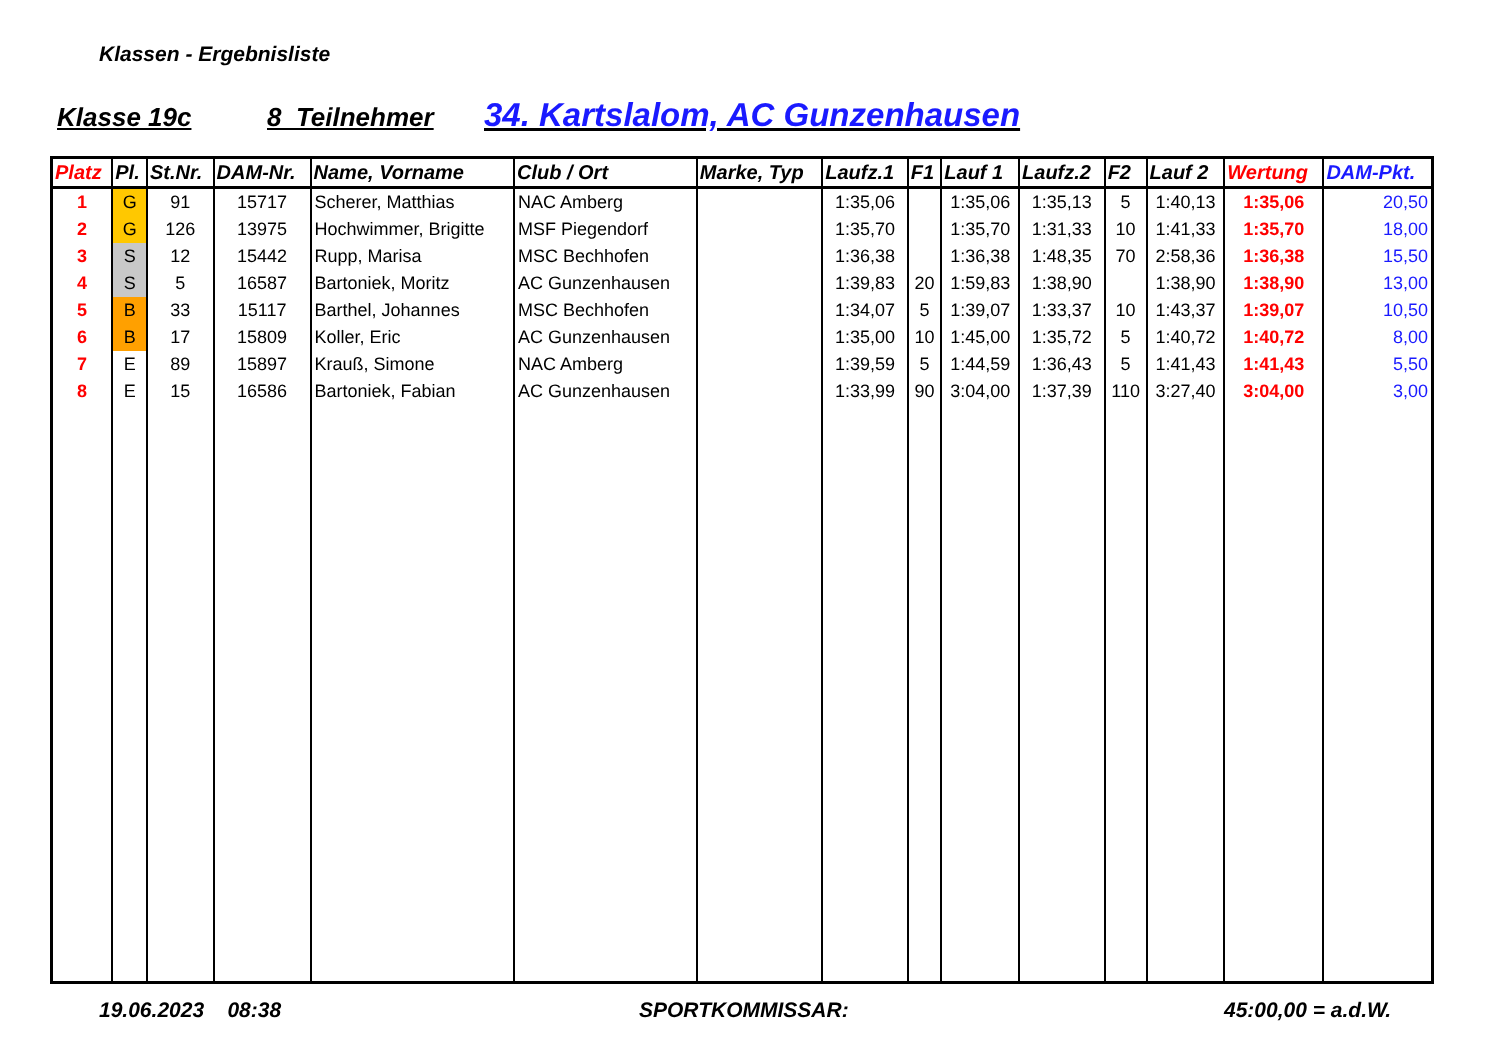Klassen - Ergebnisliste
Klasse 19c 8 Teilnehmer 34. Kartslalom, AC Gunzenhausen
| Platz | Pl. | St.Nr. | DAM-Nr. | Name, Vorname | Club / Ort | Marke, Typ | Laufz.1 | F1 | Lauf 1 | Laufz.2 | F2 | Lauf 2 | Wertung | DAM-Pkt. |
| --- | --- | --- | --- | --- | --- | --- | --- | --- | --- | --- | --- | --- | --- | --- |
| 1 | G | 91 | 15717 | Scherer, Matthias | NAC Amberg | | 1:35,06 | | 1:35,06 | 1:35,13 | 5 | 1:40,13 | 1:35,06 | 20,50 |
| 2 | G | 126 | 13975 | Hochwimmer, Brigitte | MSF Piegendorf | | 1:35,70 | | 1:35,70 | 1:31,33 | 10 | 1:41,33 | 1:35,70 | 18,00 |
| 3 | S | 12 | 15442 | Rupp, Marisa | MSC Bechhofen | | 1:36,38 | | 1:36,38 | 1:48,35 | 70 | 2:58,36 | 1:36,38 | 15,50 |
| 4 | S | 5 | 16587 | Bartoniek, Moritz | AC Gunzenhausen | | 1:39,83 | 20 | 1:59,83 | 1:38,90 | | 1:38,90 | 1:38,90 | 13,00 |
| 5 | B | 33 | 15117 | Barthel, Johannes | MSC Bechhofen | | 1:34,07 | 5 | 1:39,07 | 1:33,37 | 10 | 1:43,37 | 1:39,07 | 10,50 |
| 6 | B | 17 | 15809 | Koller, Eric | AC Gunzenhausen | | 1:35,00 | 10 | 1:45,00 | 1:35,72 | 5 | 1:40,72 | 1:40,72 | 8,00 |
| 7 | E | 89 | 15897 | Krauß, Simone | NAC Amberg | | 1:39,59 | 5 | 1:44,59 | 1:36,43 | 5 | 1:41,43 | 1:41,43 | 5,50 |
| 8 | E | 15 | 16586 | Bartoniek, Fabian | AC Gunzenhausen | | 1:33,99 | 90 | 3:04,00 | 1:37,39 | 110 | 3:27,40 | 3:04,00 | 3,00 |
19.06.2023 08:38 SPORTKOMMISSAR: 45:00,00 = a.d.W.